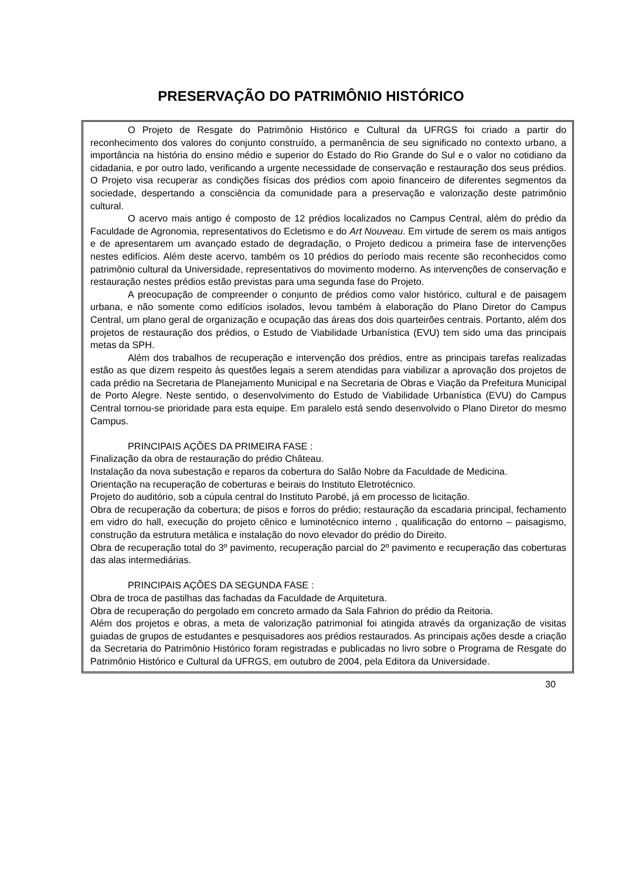PRESERVAÇÃO DO PATRIMÔNIO HISTÓRICO
O Projeto de Resgate do Patrimônio Histórico e Cultural da UFRGS foi criado a partir do reconhecimento dos valores do conjunto construído, a permanência de seu significado no contexto urbano, a importância na história do ensino médio e superior do Estado do Rio Grande do Sul e o valor no cotidiano da cidadania, e por outro lado, verificando a urgente necessidade de conservação e restauração dos seus prédios. O Projeto visa recuperar as condições físicas dos prédios com apoio financeiro de diferentes segmentos da sociedade, despertando a consciência da comunidade para a preservação e valorização deste patrimônio cultural.
O acervo mais antigo é composto de 12 prédios localizados no Campus Central, além do prédio da Faculdade de Agronomia, representativos do Ecletismo e do Art Nouveau. Em virtude de serem os mais antigos e de apresentarem um avançado estado de degradação, o Projeto dedicou a primeira fase de intervenções nestes edifícios. Além deste acervo, também os 10 prédios do período mais recente são reconhecidos como patrimônio cultural da Universidade, representativos do movimento moderno. As intervenções de conservação e restauração nestes prédios estão previstas para uma segunda fase do Projeto.
A preocupação de compreender o conjunto de prédios como valor histórico, cultural e de paisagem urbana, e não somente como edifícios isolados, levou também à elaboração do Plano Diretor do Campus Central, um plano geral de organização e ocupação das áreas dos dois quarteirões centrais. Portanto, além dos projetos de restauração dos prédios, o Estudo de Viabilidade Urbanística (EVU) tem sido uma das principais metas da SPH.
Além dos trabalhos de recuperação e intervenção dos prédios, entre as principais tarefas realizadas estão as que dizem respeito às questões legais a serem atendidas para viabilizar a aprovação dos projetos de cada prédio na Secretaria de Planejamento Municipal e na Secretaria de Obras e Viação da Prefeitura Municipal de Porto Alegre. Neste sentido, o desenvolvimento do Estudo de Viabilidade Urbanística (EVU) do Campus Central tornou-se prioridade para esta equipe. Em paralelo está sendo desenvolvido o Plano Diretor do mesmo Campus.
PRINCIPAIS AÇÕES DA PRIMEIRA FASE :
Finalização da obra de restauração do prédio Château.
Instalação da nova subestação e reparos da cobertura do Salão Nobre da Faculdade de Medicina.
Orientação na recuperação de coberturas e beirais do Instituto Eletrotécnico.
Projeto do auditório, sob a cúpula central do Instituto Parobé, já em processo de licitação.
Obra de recuperação da cobertura; de pisos e forros do prédio; restauração da escadaria principal, fechamento em vidro do hall, execução do projeto cênico e luminotécnico interno , qualificação do entorno – paisagismo, construção da estrutura metálica e instalação do novo elevador do prédio do Direito.
Obra de recuperação total do 3º pavimento, recuperação parcial do 2º pavimento e recuperação das coberturas das alas intermediárias.
PRINCIPAIS AÇÕES DA SEGUNDA FASE :
Obra de troca de pastilhas das fachadas da Faculdade de Arquitetura.
Obra de recuperação do pergolado em concreto armado da Sala Fahrion do prédio da Reitoria.
Além dos projetos e obras, a meta de valorização patrimonial foi atingida através da organização de visitas guiadas de grupos de estudantes e pesquisadores aos prédios restaurados. As principais ações desde a criação da Secretaria do Patrimônio Histórico foram registradas e publicadas no livro sobre o Programa de Resgate do Patrimônio Histórico e Cultural da UFRGS, em outubro de 2004, pela Editora da Universidade.
30